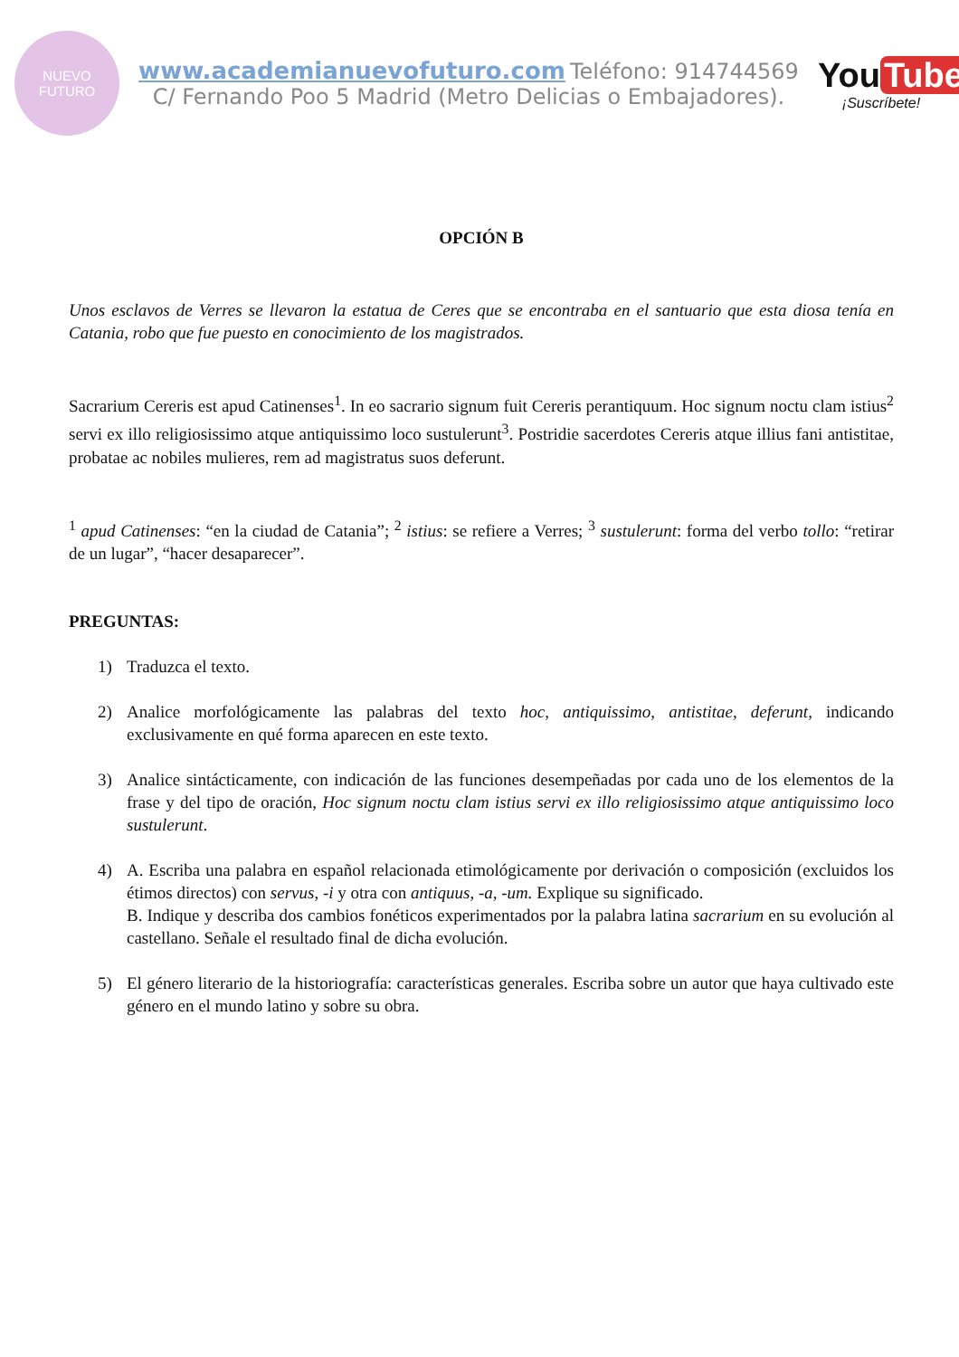NUEVO
FUTURO
www.academianuevofuturo.com Teléfono: 914744569
C/ Fernando Poo 5 Madrid (Metro Delicias o Embajadores).
You Tube
¡Suscríbete!
OPCIÓN B
Unos esclavos de Verres se llevaron la estatua de Ceres que se encontraba en el santuario que esta diosa tenía en Catania, robo que fue puesto en conocimiento de los magistrados.
Sacrarium Cereris est apud Catinenses<sup>1</sup>. In eo sacrario signum fuit Cereris perantiquum. Hoc signum noctu clam istius<sup>2</sup> servi ex illo religiosissimo atque antiquissimo loco sustulerunt<sup>3</sup>. Postridie sacerdotes Cereris atque illius fani antistitae, probatae ac nobiles mulieres, rem ad magistratus suos deferunt.
<sup>1</sup> apud Catinenses: “en la ciudad de Catania”; <sup>2</sup> istius: se refiere a Verres; <sup>3</sup> sustulerunt: forma del verbo tollo: “retirar de un lugar”, “hacer desaparecer”.
PREGUNTAS:
1) Traduzca el texto.
2) Analice morfológicamente las palabras del texto hoc, antiquissimo, antistitae, deferunt, indicando exclusivamente en qué forma aparecen en este texto.
3) Analice sintácticamente, con indicación de las funciones desempeñadas por cada uno de los elementos de la frase y del tipo de oración, Hoc signum noctu clam istius servi ex illo religiosissimo atque antiquissimo loco sustulerunt.
4) A. Escriba una palabra en español relacionada etimológicamente por derivación o composición (excluidos los étimos directos) con servus, -i y otra con antiquus, -a, -um. Explique su significado.
B. Indique y describa dos cambios fonéticos experimentados por la palabra latina sacrarium en su evolución al castellano. Señale el resultado final de dicha evolución.
5) El género literario de la historiografía: características generales. Escriba sobre un autor que haya cultivado este género en el mundo latino y sobre su obra.